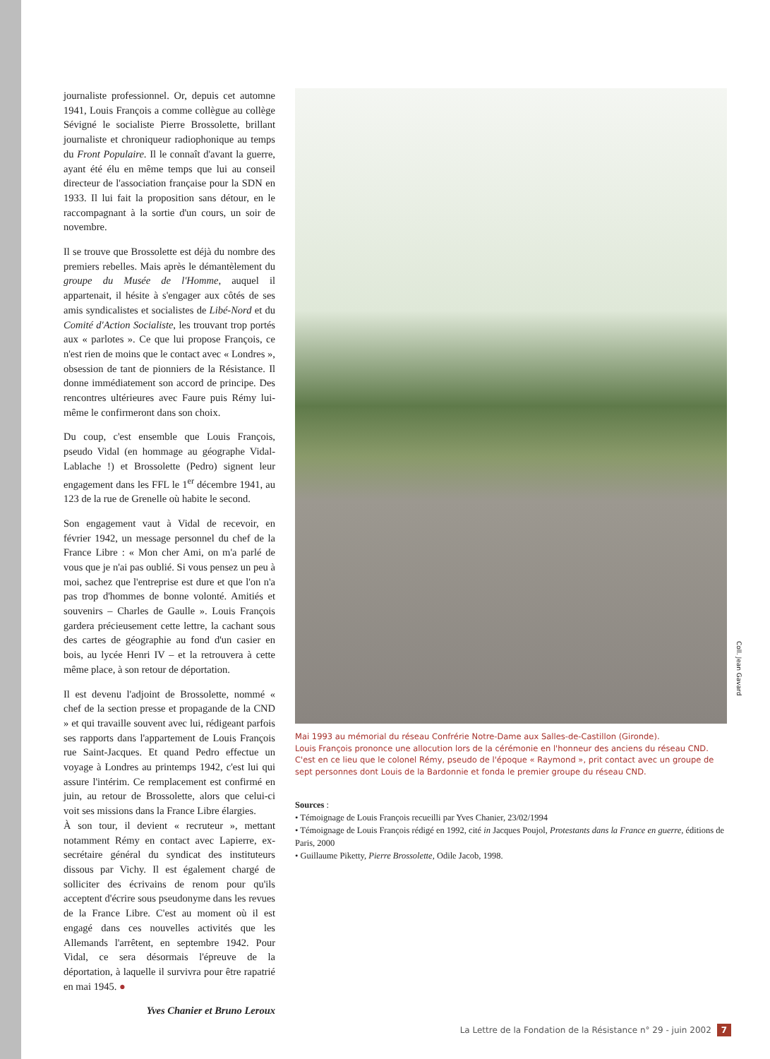journaliste professionnel. Or, depuis cet automne 1941, Louis François a comme collègue au collège Sévigné le socialiste Pierre Brossolette, brillant journaliste et chroniqueur radiophonique au temps du Front Populaire. Il le connaît d'avant la guerre, ayant été élu en même temps que lui au conseil directeur de l'association française pour la SDN en 1933. Il lui fait la proposition sans détour, en le raccompagnant à la sortie d'un cours, un soir de novembre.
Il se trouve que Brossolette est déjà du nombre des premiers rebelles. Mais après le démantèlement du groupe du Musée de l'Homme, auquel il appartenait, il hésite à s'engager aux côtés de ses amis syndicalistes et socialistes de Libé-Nord et du Comité d'Action Socialiste, les trouvant trop portés aux « parlotes ». Ce que lui propose François, ce n'est rien de moins que le contact avec « Londres », obsession de tant de pionniers de la Résistance. Il donne immédiatement son accord de principe. Des rencontres ultérieures avec Faure puis Rémy lui-même le confirmeront dans son choix.
Du coup, c'est ensemble que Louis François, pseudo Vidal (en hommage au géographe Vidal-Lablache !) et Brossolette (Pedro) signent leur engagement dans les FFL le 1<sup>er</sup> décembre 1941, au 123 de la rue de Grenelle où habite le second.
Son engagement vaut à Vidal de recevoir, en février 1942, un message personnel du chef de la France Libre : « Mon cher Ami, on m'a parlé de vous que je n'ai pas oublié. Si vous pensez un peu à moi, sachez que l'entreprise est dure et que l'on n'a pas trop d'hommes de bonne volonté. Amitiés et souvenirs – Charles de Gaulle ». Louis François gardera précieusement cette lettre, la cachant sous des cartes de géographie au fond d'un casier en bois, au lycée Henri IV – et la retrouvera à cette même place, à son retour de déportation.
Il est devenu l'adjoint de Brossolette, nommé « chef de la section presse et propagande de la CND » et qui travaille souvent avec lui, rédigeant parfois ses rapports dans l'appartement de Louis François rue Saint-Jacques. Et quand Pedro effectue un voyage à Londres au printemps 1942, c'est lui qui assure l'intérim. Ce remplacement est confirmé en juin, au retour de Brossolette, alors que celui-ci voit ses missions dans la France Libre élargies.
À son tour, il devient « recruteur », mettant notamment Rémy en contact avec Lapierre, ex-secrétaire général du syndicat des instituteurs dissous par Vichy. Il est également chargé de solliciter des écrivains de renom pour qu'ils acceptent d'écrire sous pseudonyme dans les revues de la France Libre. C'est au moment où il est engagé dans ces nouvelles activités que les Allemands l'arrêtent, en septembre 1942. Pour Vidal, ce sera désormais l'épreuve de la déportation, à laquelle il survivra pour être rapatrié en mai 1945. ●
Yves Chanier et Bruno Leroux
Coll. Jean Gavard
Mai 1993 au mémorial du réseau Confrérie Notre-Dame aux Salles-de-Castillon (Gironde).
Louis François prononce une allocution lors de la cérémonie en l'honneur des anciens du réseau CND.
C'est en ce lieu que le colonel Rémy, pseudo de l'époque « Raymond », prit contact avec un groupe de sept personnes dont Louis de la Bardonnie et fonda le premier groupe du réseau CND.
Sources :
• Témoignage de Louis François recueilli par Yves Chanier, 23/02/1994
• Témoignage de Louis François rédigé en 1992, cité in Jacques Poujol, Protestants dans la France en guerre, éditions de Paris, 2000
• Guillaume Piketty, Pierre Brossolette, Odile Jacob, 1998.
La Lettre de la Fondation de la Résistance n° 29 - juin 2002 7